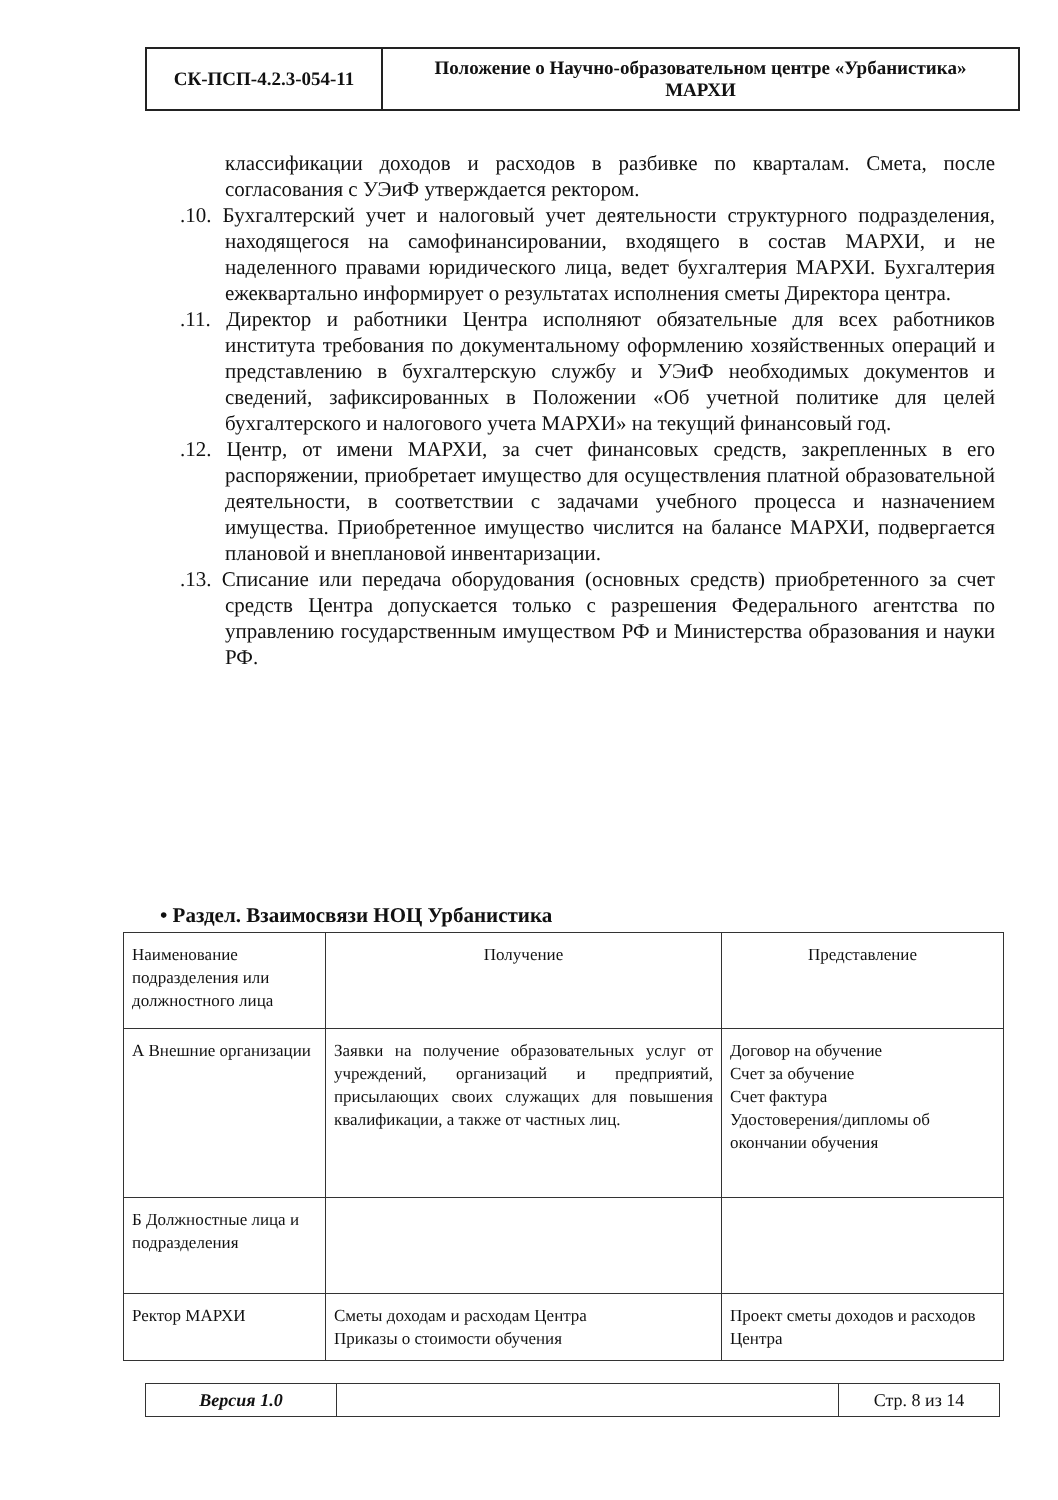| СК-ПСП-4.2.3-054-11 | Положение о Научно-образовательном центре «Урбанистика» МАРХИ |
классификации доходов и расходов в разбивке по кварталам. Смета, после согласования с УЭиФ утверждается ректором.
.10. Бухгалтерский учет и налоговый учет деятельности структурного подразделения, находящегося на самофинансировании, входящего в состав МАРХИ, и не наделенного правами юридического лица, ведет бухгалтерия МАРХИ. Бухгалтерия ежеквартально информирует о результатах исполнения сметы Директора центра.
.11. Директор и работники Центра исполняют обязательные для всех работников института требования по документальному оформлению хозяйственных операций и представлению в бухгалтерскую службу и УЭиФ необходимых документов и сведений, зафиксированных в Положении «Об учетной политике для целей бухгалтерского и налогового учета МАРХИ» на текущий финансовый год.
.12. Центр, от имени МАРХИ, за счет финансовых средств, закрепленных в его распоряжении, приобретает имущество для осуществления платной образовательной деятельности, в соответствии с задачами учебного процесса и назначением имущества. Приобретенное имущество числится на балансе МАРХИ, подвергается плановой и внеплановой инвентаризации.
.13. Списание или передача оборудования (основных средств) приобретенного за счет средств Центра допускается только с разрешения Федерального агентства по управлению государственным имуществом РФ и Министерства образования и науки РФ.
• Раздел. Взаимосвязи НОЦ Урбанистика
| Наименование подразделения или должностного лица | Получение | Представление |
| --- | --- | --- |
| А Внешние организации | Заявки на получение образовательных услуг от учреждений, организаций и предприятий, присылающих своих служащих для повышения квалификации, а также от частных лиц. | Договор на обучение Счет за обучение Счет фактура Удостоверения/дипломы об окончании обучения |
| Б Должностные лица и подразделения | | |
| Ректор МАРХИ | Сметы доходам и расходам Центра Приказы о стоимости обучения | Проект сметы доходов и расходов Центра |
| Версия 1.0 | | Стр. 8 из 14 |